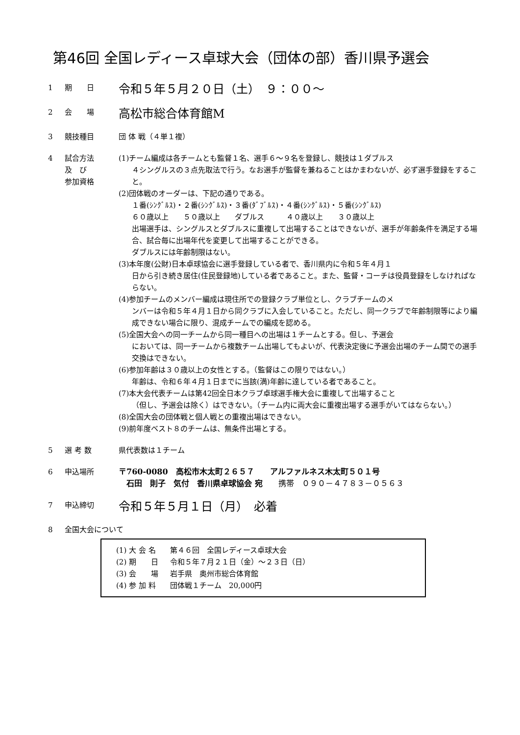第46回 全国レディース卓球大会（団体の部）香川県予選会
1 期　　日
令和５年５月２０日（土）　９：００～
2 会　　場
高松市総合体育館M
3 競技種目 団 体 戦（４単１複）
4 試合方法
及　び
参加資格
(1)チーム編成は各チームとも監督１名、選手６～９名を登録し、競技は１ダブルス
４シングルスの３点先取法で行う。なお選手が監督を兼ねることはかまわないが、必ず選手登録をすること。
(2)団体戦のオーダーは、下記の通りである。
１番(ｼﾝｸﾞﾙｽ)・２番(ｼﾝｸﾞﾙｽ)・３番(ﾀﾞﾌﾞﾙｽ)・４番(ｼﾝｸﾞﾙｽ)・５番(ｼﾝｸﾞﾙｽ)
６０歳以上　　５０歳以上　　ダブルス　　　４０歳以上　　３０歳以上
出場選手は、シングルスとダブルスに重複して出場することはできないが、選手が年齢条件を満足する場合、試合毎に出場年代を変更して出場することができる。
ダブルスには年齢制限はない。
(3)本年度(公財)日本卓球協会に選手登録している者で、香川県内に令和５年４月１
日から引き続き居住(住民登録地)している者であること。また、監督・コーチは役員登録をしなければならない。
(4)参加チームのメンバー編成は現住所での登録クラブ単位とし、クラブチームのメ
ンバーは令和５年４月１日から同クラブに入会していること。ただし、同一クラブで年齢制限等により編成できない場合に限り、混成チームでの編成を認める。
(5)全国大会への同一チームから同一種目への出場は１チームとする。但し、予選会
においては、同一チームから複数チーム出場してもよいが、代表決定後に予選会出場のチーム間での選手交換はできない。
(6)参加年齢は３０歳以上の女性とする。（監督はこの限りではない。）
年齢は、令和６年４月１日までに当該(満)年齢に達している者であること。
(7)本大会代表チームは第42回全日本クラブ卓球選手権大会に重複して出場すること
（但し、予選会は除く）はできない。（チーム内に両大会に重複出場する選手がいてはならない。）
(8)全国大会の団体戦と個人戦との重複出場はできない。
(9)前年度ベスト８のチームは、無条件出場とする。
5 選 考 数 県代表数は１チーム
6 申込場所 〒760-0080　高松市木太町２６５７　　アルファルネス木太町５０１号
　石田　則子　気付　香川県卓球協会 宛　　携帯　０９０－４７８３－０５６３
7 申込締切
令和５年５月１日（月）　必着
8 全国大会について
(1) 大 会 名 第４６回　全国レディース卓球大会
(2) 期　　日 令和５年７月２１日（金）～２３日（日）
(3) 会　　場 岩手県　奥州市総合体育館
(4) 参 加 料 団体戦１チーム　20,000円